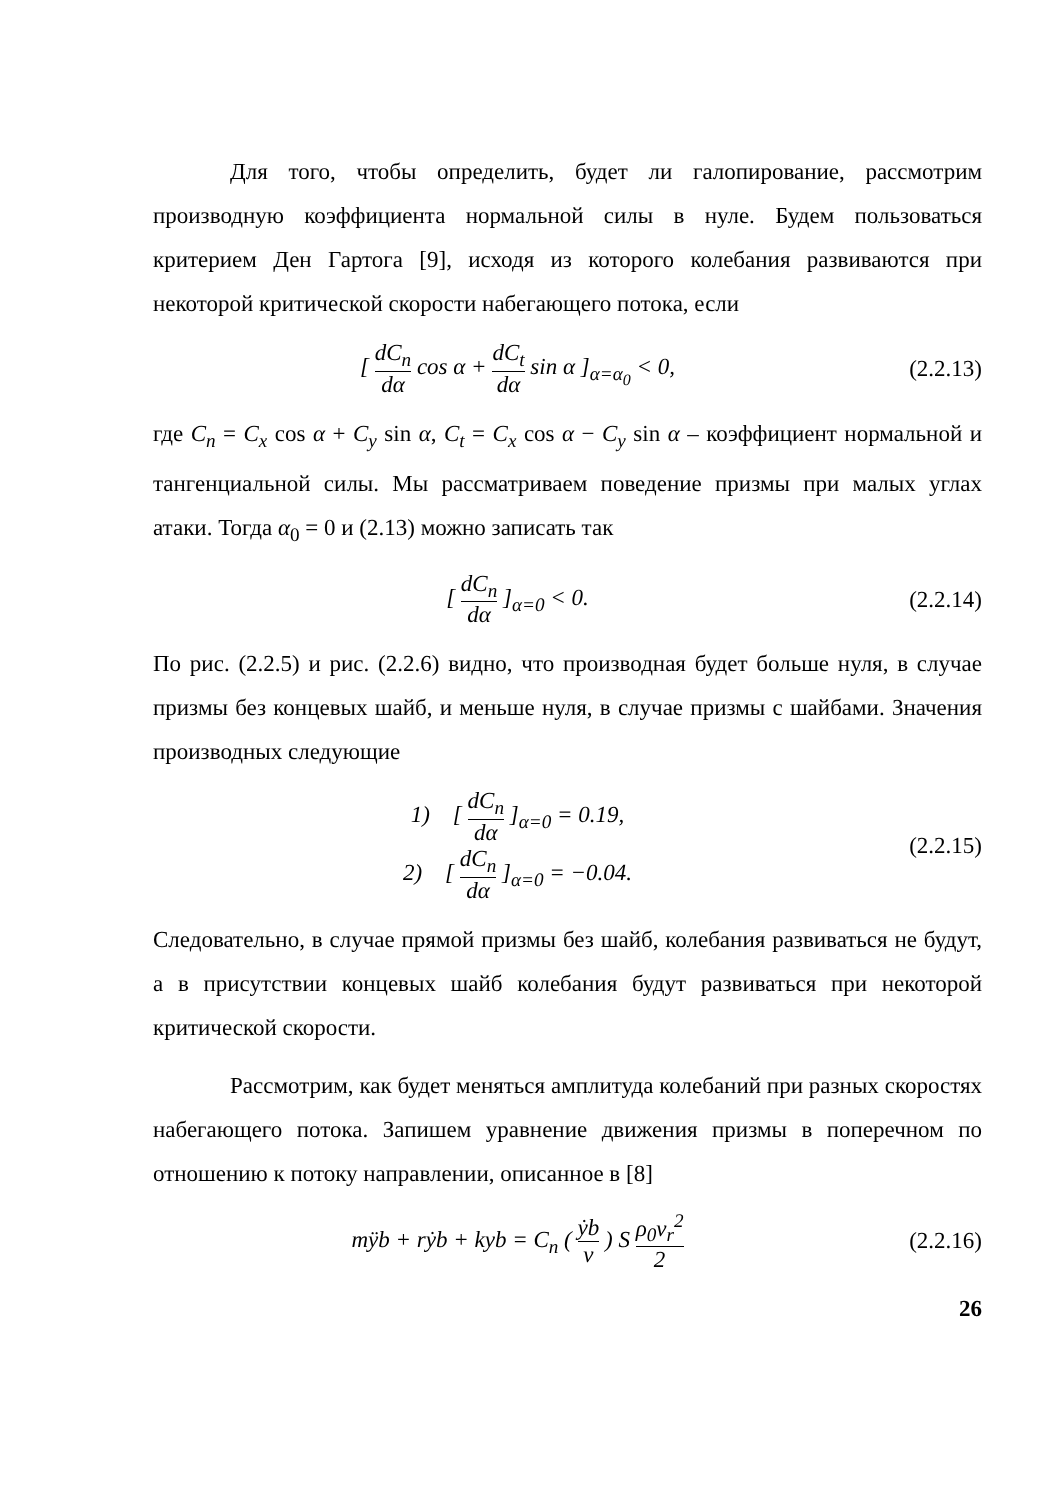Для того, чтобы определить, будет ли галопирование, рассмотрим производную коэффициента нормальной силы в нуле. Будем пользоваться критерием Ден Гартога [9], исходя из которого колебания развиваются при некоторой критической скорости набегающего потока, если
[ dC<sub>n</sub> dα cos α + dC<sub>t</sub> dα sin α ]<sub>α=α<sub>0</sub></sub> < 0,
(2.2.13)
где C<sub>n</sub> = C<sub>x</sub> cos α + C<sub>y</sub> sin α, C<sub>t</sub> = C<sub>x</sub> cos α − C<sub>y</sub> sin α – коэффициент нормальной и тангенциальной силы. Мы рассматриваем поведение призмы при малых углах атаки. Тогда α<sub>0</sub> = 0 и (2.13) можно записать так
[ dC<sub>n</sub> dα ]<sub>α=0</sub> < 0.
(2.2.14)
По рис. (2.2.5) и рис. (2.2.6) видно, что производная будет больше нуля, в случае призмы без концевых шайб, и меньше нуля, в случае призмы с шайбами. Значения производных следующие
1) [ dC<sub>n</sub> dα ]<sub>α=0</sub> = 0.19,
2) [ dC<sub>n</sub> dα ]<sub>α=0</sub> = −0.04.
(2.2.15)
Следовательно, в случае прямой призмы без шайб, колебания развиваться не будут, а в присутствии концевых шайб колебания будут развиваться при некоторой критической скорости.
Рассмотрим, как будет меняться амплитуда колебаний при разных скоростях набегающего потока. Запишем уравнение движения призмы в поперечном по отношению к потоку направлении, описанное в [8]
mÿb + rẏb + kyb = C<sub>n</sub> ( ẏb v ) S ρ<sub>0</sub>v<sub>r</sub><sup>2</sup> 2
(2.2.16)
26